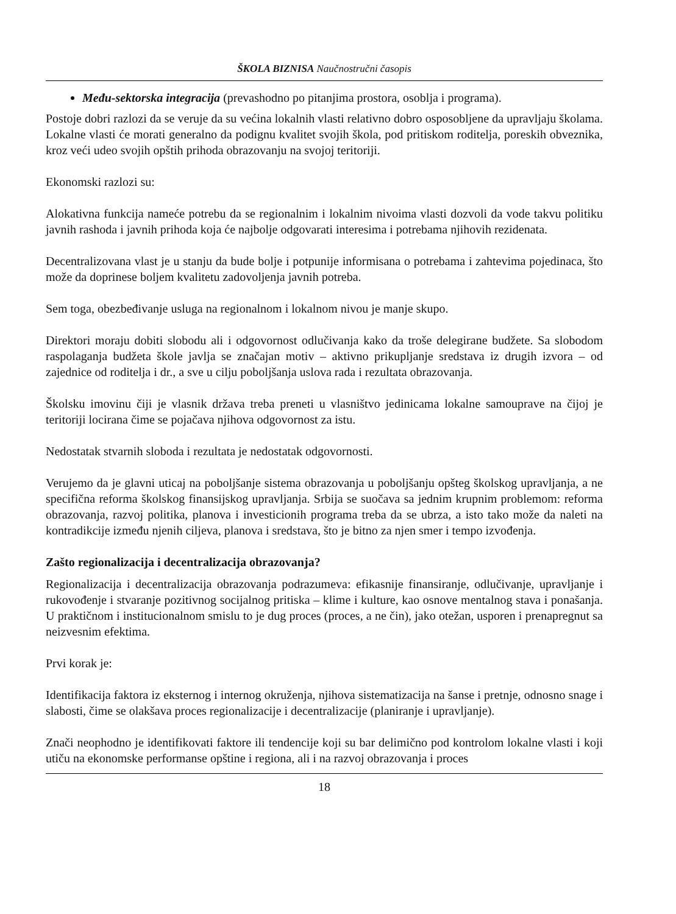ŠKOLA BIZNISA Naučnostručni časopis
Među-sektorska integracija (prevashodno po pitanjima prostora, osoblja i programa).
Postoje dobri razlozi da se veruje da su većina lokalnih vlasti relativno dobro osposobljene da upravljaju školama. Lokalne vlasti će morati generalno da podignu kvalitet svojih škola, pod pritiskom roditelja, poreskih obveznika, kroz veći udeo svojih opštih prihoda obrazovanju na svojoj teritoriji.
Ekonomski razlozi su:
Alokativna funkcija nameće potrebu da se regionalnim i lokalnim nivoima vlasti dozvoli da vode takvu politiku javnih rashoda i javnih prihoda koja će najbolje odgovarati interesima i potrebama njihovih rezidenata.
Decentralizovana vlast je u stanju da bude bolje i potpunije informisana o potrebama i zahtevima pojedinaca, što može da doprinese boljem kvalitetu zadovoljenja javnih potreba.
Sem toga, obezbeđivanje usluga na regionalnom i lokalnom nivou je manje skupo.
Direktori moraju dobiti slobodu ali i odgovornost odlučivanja kako da troše delegirane budžete. Sa slobodom raspolaganja budžeta škole javlja se značajan motiv – aktivno prikupljanje sredstava iz drugih izvora – od zajednice od roditelja i dr., a sve u cilju poboljšanja uslova rada i rezultata obrazovanja.
Školsku imovinu čiji je vlasnik država treba preneti u vlasništvo jedinicama lokalne samouprave na čijoj je teritoriji locirana čime se pojačava njihova odgovornost za istu.
Nedostatak stvarnih sloboda i rezultata je nedostatak odgovornosti.
Verujemo da je glavni uticaj na poboljšanje sistema obrazovanja u poboljšanju opšteg školskog upravljanja, a ne specifična reforma školskog finansijskog upravljanja. Srbija se suočava sa jednim krupnim problemom: reforma obrazovanja, razvoj politika, planova i investicionih programa treba da se ubrza, a isto tako može da naleti na kontradikcije između njenih ciljeva, planova i sredstava, što je bitno za njen smer i tempo izvođenja.
Zašto regionalizacija i decentralizacija obrazovanja?
Regionalizacija i decentralizacija obrazovanja podrazumeva: efikasnije finansiranje, odlučivanje, upravljanje i rukovođenje i stvaranje pozitivnog socijalnog pritiska – klime i kulture, kao osnove mentalnog stava i ponašanja. U praktičnom i institucionalnom smislu to je dug proces (proces, a ne čin), jako otežan, usporen i prenapregnut sa neizvesnim efektima.
Prvi korak je:
Identifikacija faktora iz eksternog i internog okruženja, njihova sistematizacija na šanse i pretnje, odnosno snage i slabosti, čime se olakšava proces regionalizacije i decentralizacije (planiranje i upravljanje).
Znači neophodno je identifikovati faktore ili tendencije koji su bar delimično pod kontrolom lokalne vlasti i koji utiču na ekonomske performanse opštine i regiona, ali i na razvoj obrazovanja i proces
18